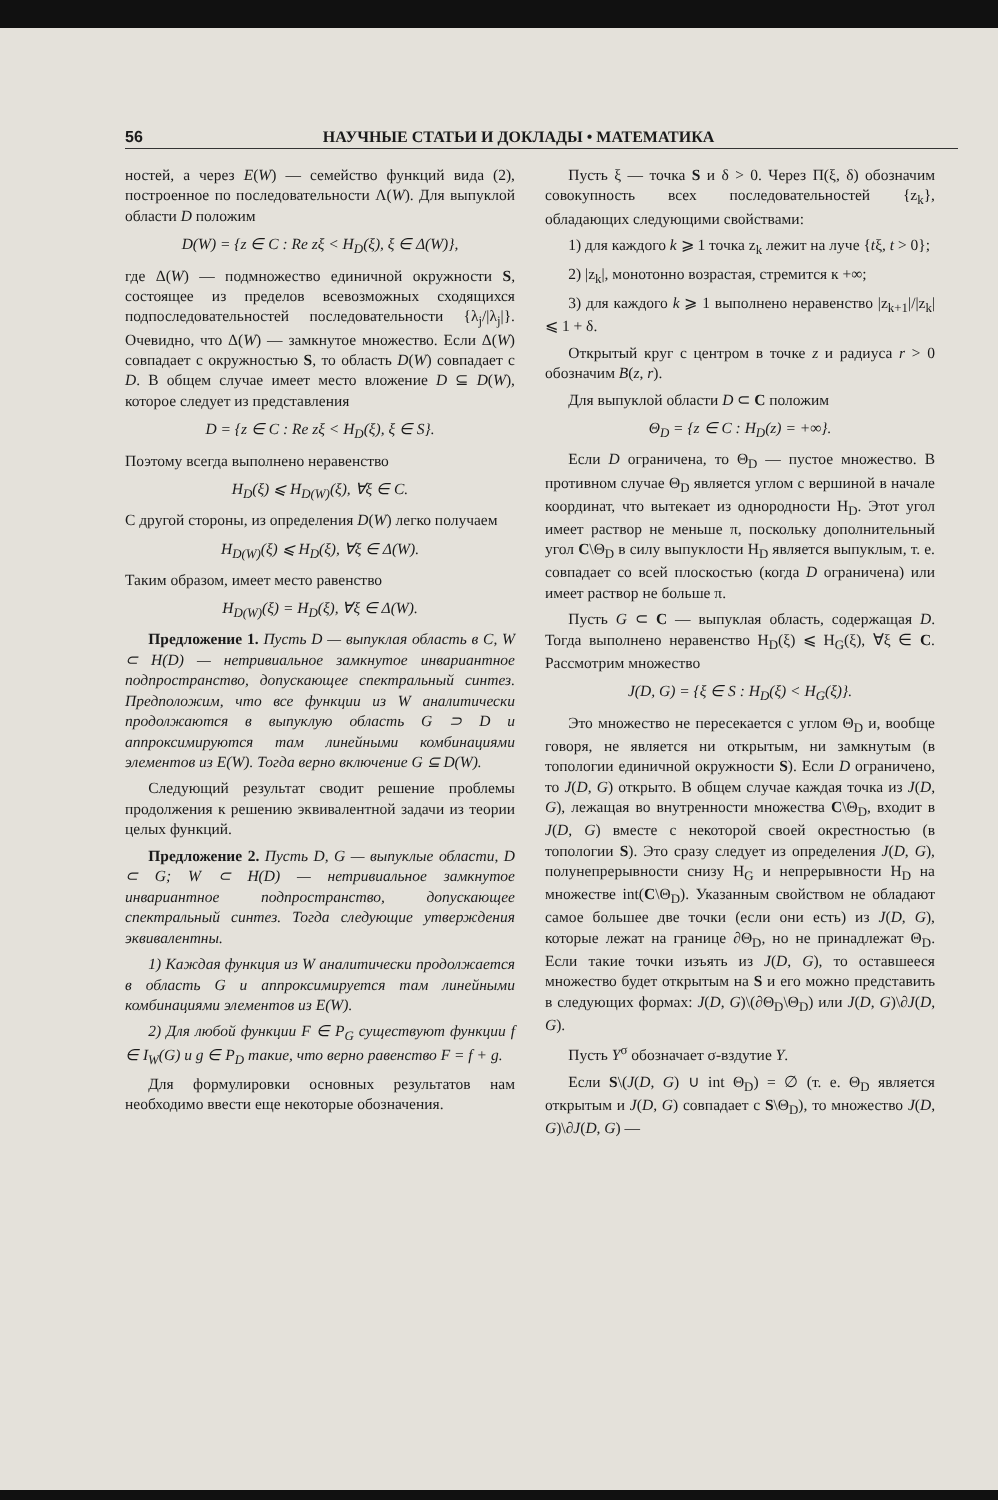56 НАУЧНЫЕ СТАТЬИ И ДОКЛАДЫ • МАТЕМАТИКА
ностей, а через E(W) — семейство функций вида (2), построенное по последовательности Λ(W). Для выпуклой области D положим
D(W) = {z ∈ C : Re zξ < H<sub>D</sub>(ξ), ξ ∈ Δ(W)},
где Δ(W) — подмножество единичной окружности S, состоящее из пределов всевозможных сходящихся подпоследовательностей последовательности {λ<sub>j</sub>/|λ<sub>j</sub>|}. Очевидно, что Δ(W) — замкнутое множество. Если Δ(W) совпадает с окружностью S, то область D(W) совпадает с D. В общем случае имеет место вложение D ⊆ D(W), которое следует из представления
D = {z ∈ C : Re zξ < H<sub>D</sub>(ξ), ξ ∈ S}.
Поэтому всегда выполнено неравенство
H<sub>D</sub>(ξ) ⩽ H<sub>D(W)</sub>(ξ), ∀ξ ∈ C.
С другой стороны, из определения D(W) легко получаем
H<sub>D(W)</sub>(ξ) ⩽ H<sub>D</sub>(ξ), ∀ξ ∈ Δ(W).
Таким образом, имеет место равенство
H<sub>D(W)</sub>(ξ) = H<sub>D</sub>(ξ), ∀ξ ∈ Δ(W).
Предложение 1. Пусть D — выпуклая область в C, W ⊂ H(D) — нетривиальное замкнутое инвариантное подпространство, допускающее спектральный синтез. Предположим, что все функции из W аналитически продолжаются в выпуклую область G ⊃ D и аппроксимируются там линейными комбинациями элементов из E(W). Тогда верно включение G ⊆ D(W).
Следующий результат сводит решение проблемы продолжения к решению эквивалентной задачи из теории целых функций.
Предложение 2. Пусть D, G — выпуклые области, D ⊂ G; W ⊂ H(D) — нетривиальное замкнутое инвариантное подпространство, допускающее спектральный синтез. Тогда следующие утверждения эквивалентны.
1) Каждая функция из W аналитически продолжается в область G и аппроксимируется там линейными комбинациями элементов из E(W).
2) Для любой функции F ∈ P<sub>G</sub> существуют функции f ∈ I<sub>W</sub>(G) и g ∈ P<sub>D</sub> такие, что верно равенство F = f + g.
Для формулировки основных результатов нам необходимо ввести еще некоторые обозначения.
Пусть ξ — точка S и δ > 0. Через Π(ξ, δ) обозначим совокупность всех последовательностей {z<sub>k</sub>}, обладающих следующими свойствами:
1) для каждого k ⩾ 1 точка z<sub>k</sub> лежит на луче {tξ, t > 0};
2) |z<sub>k</sub>|, монотонно возрастая, стремится к +∞;
3) для каждого k ⩾ 1 выполнено неравенство |z<sub>k+1</sub>|/|z<sub>k</sub>| ⩽ 1 + δ.
Открытый круг с центром в точке z и радиуса r > 0 обозначим B(z, r).
Для выпуклой области D ⊂ C положим
Θ<sub>D</sub> = {z ∈ C : H<sub>D</sub>(z) = +∞}.
Если D ограничена, то Θ<sub>D</sub> — пустое множество. В противном случае Θ<sub>D</sub> является углом с вершиной в начале координат, что вытекает из однородности H<sub>D</sub>. Этот угол имеет раствор не меньше π, поскольку дополнительный угол C\Θ<sub>D</sub> в силу выпуклости H<sub>D</sub> является выпуклым, т. е. совпадает со всей плоскостью (когда D ограничена) или имеет раствор не больше π.
Пусть G ⊂ C — выпуклая область, содержащая D. Тогда выполнено неравенство H<sub>D</sub>(ξ) ⩽ H<sub>G</sub>(ξ), ∀ξ ∈ C. Рассмотрим множество
J(D, G) = {ξ ∈ S : H<sub>D</sub>(ξ) < H<sub>G</sub>(ξ)}.
Это множество не пересекается с углом Θ<sub>D</sub> и, вообще говоря, не является ни открытым, ни замкнутым (в топологии единичной окружности S). Если D ограничено, то J(D, G) открыто. В общем случае каждая точка из J(D, G), лежащая во внутренности множества C\Θ<sub>D</sub>, входит в J(D, G) вместе с некоторой своей окрестностью (в топологии S). Это сразу следует из определения J(D, G), полунепрерывности снизу H<sub>G</sub> и непрерывности H<sub>D</sub> на множестве int(C\Θ<sub>D</sub>). Указанным свойством не обладают самое большее две точки (если они есть) из J(D, G), которые лежат на границе ∂Θ<sub>D</sub>, но не принадлежат Θ<sub>D</sub>. Если такие точки изъять из J(D, G), то оставшееся множество будет открытым на S и его можно представить в следующих формах: J(D, G)\(∂Θ<sub>D</sub>\Θ<sub>D</sub>) или J(D, G)\∂J(D, G).
Пусть Y<sup>σ</sup> обозначает σ-вздутие Y.
Если S\(J(D, G) ∪ int Θ<sub>D</sub>) = ∅ (т. е. Θ<sub>D</sub> является открытым и J(D, G) совпадает с S\Θ<sub>D</sub>), то множество J(D, G)\∂J(D, G) —